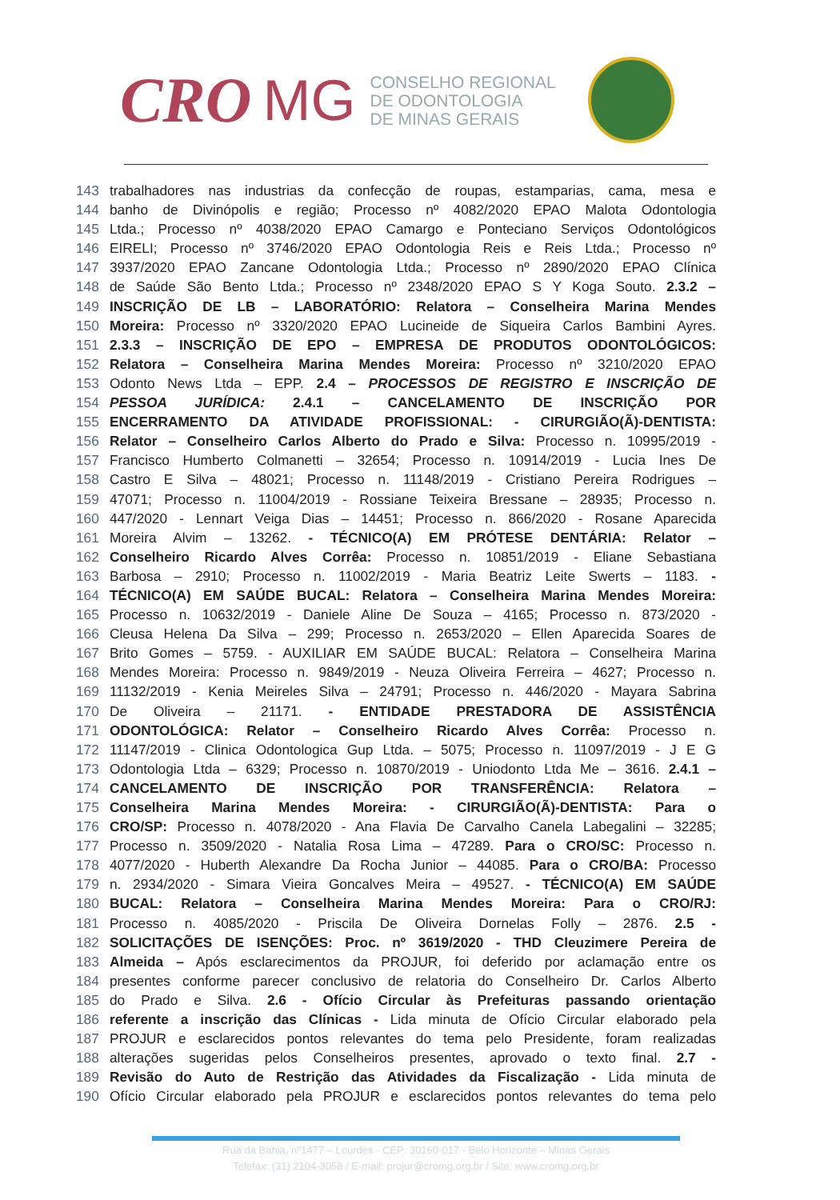CRO MG
CONSELHO REGIONAL
DE ODONTOLOGIA
DE MINAS GERAIS
143 trabalhadores nas industrias da confecção de roupas, estamparias, cama, mesa e
144 banho de Divinópolis e região; Processo nº 4082/2020 EPAO Malota Odontologia
145 Ltda.; Processo nº 4038/2020 EPAO Camargo e Ponteciano Serviços Odontológicos
146 EIRELI; Processo nº 3746/2020 EPAO Odontologia Reis e Reis Ltda.; Processo nº
147 3937/2020 EPAO Zancane Odontologia Ltda.; Processo nº 2890/2020 EPAO Clínica
148 de Saúde São Bento Ltda.; Processo nº 2348/2020 EPAO S Y Koga Souto. 2.3.2 –
149 INSCRIÇÃO DE LB – LABORATÓRIO: Relatora – Conselheira Marina Mendes
150 Moreira: Processo nº 3320/2020 EPAO Lucineide de Siqueira Carlos Bambini Ayres.
151 2.3.3 – INSCRIÇÃO DE EPO – EMPRESA DE PRODUTOS ODONTOLÓGICOS:
152 Relatora – Conselheira Marina Mendes Moreira: Processo nº 3210/2020 EPAO
153 Odonto News Ltda – EPP. 2.4 – PROCESSOS DE REGISTRO E INSCRIÇÃO DE
154 PESSOA JURÍDICA: 2.4.1 – CANCELAMENTO DE INSCRIÇÃO POR
155 ENCERRAMENTO DA ATIVIDADE PROFISSIONAL: - CIRURGIÃO(Ã)-DENTISTA:
156 Relator – Conselheiro Carlos Alberto do Prado e Silva: Processo n. 10995/2019 -
157 Francisco Humberto Colmanetti – 32654; Processo n. 10914/2019 - Lucia Ines De
158 Castro E Silva – 48021; Processo n. 11148/2019 - Cristiano Pereira Rodrigues –
159 47071; Processo n. 11004/2019 - Rossiane Teixeira Bressane – 28935; Processo n.
160 447/2020 - Lennart Veiga Dias – 14451; Processo n. 866/2020 - Rosane Aparecida
161 Moreira Alvim – 13262. - TÉCNICO(A) EM PRÓTESE DENTÁRIA: Relator –
162 Conselheiro Ricardo Alves Corrêa: Processo n. 10851/2019 - Eliane Sebastiana
163 Barbosa – 2910; Processo n. 11002/2019 - Maria Beatriz Leite Swerts – 1183. -
164 TÉCNICO(A) EM SAÚDE BUCAL: Relatora – Conselheira Marina Mendes Moreira:
165 Processo n. 10632/2019 - Daniele Aline De Souza – 4165; Processo n. 873/2020 -
166 Cleusa Helena Da Silva – 299; Processo n. 2653/2020 – Ellen Aparecida Soares de
167 Brito Gomes – 5759. - AUXILIAR EM SAÚDE BUCAL: Relatora – Conselheira Marina
168 Mendes Moreira: Processo n. 9849/2019 - Neuza Oliveira Ferreira – 4627; Processo n.
169 11132/2019 - Kenia Meireles Silva – 24791; Processo n. 446/2020 - Mayara Sabrina
170 De Oliveira – 21171. - ENTIDADE PRESTADORA DE ASSISTÊNCIA
171 ODONTOLÓGICA: Relator – Conselheiro Ricardo Alves Corrêa: Processo n.
172 11147/2019 - Clinica Odontologica Gup Ltda. – 5075; Processo n. 11097/2019 - J E G
173 Odontologia Ltda – 6329; Processo n. 10870/2019 - Uniodonto Ltda Me – 3616. 2.4.1 –
174 CANCELAMENTO DE INSCRIÇÃO POR TRANSFERÊNCIA: Relatora –
175 Conselheira Marina Mendes Moreira: - CIRURGIÃO(Ã)-DENTISTA: Para o
176 CRO/SP: Processo n. 4078/2020 - Ana Flavia De Carvalho Canela Labegalini – 32285;
177 Processo n. 3509/2020 - Natalia Rosa Lima – 47289. Para o CRO/SC: Processo n.
178 4077/2020 - Huberth Alexandre Da Rocha Junior – 44085. Para o CRO/BA: Processo
179 n. 2934/2020 - Simara Vieira Goncalves Meira – 49527. - TÉCNICO(A) EM SAÚDE
180 BUCAL: Relatora – Conselheira Marina Mendes Moreira: Para o CRO/RJ:
181 Processo n. 4085/2020 - Priscila De Oliveira Dornelas Folly – 2876. 2.5 -
182 SOLICITAÇÕES DE ISENÇÕES: Proc. nº 3619/2020 - THD Cleuzimere Pereira de
183 Almeida – Após esclarecimentos da PROJUR, foi deferido por aclamação entre os
184 presentes conforme parecer conclusivo de relatoria do Conselheiro Dr. Carlos Alberto
185 do Prado e Silva. 2.6 - Ofício Circular às Prefeituras passando orientação
186 referente a inscrição das Clínicas - Lida minuta de Ofício Circular elaborado pela
187 PROJUR e esclarecidos pontos relevantes do tema pelo Presidente, foram realizadas
188 alterações sugeridas pelos Conselheiros presentes, aprovado o texto final. 2.7 -
189 Revisão do Auto de Restrição das Atividades da Fiscalização - Lida minuta de
190 Ofício Circular elaborado pela PROJUR e esclarecidos pontos relevantes do tema pelo
Rua da Bahia, nº1477 – Lourdes - CEP: 30160-017 - Belo Horizonte – Minas Gerais
Telefax: (31) 2104-3058 / E-mail: projur@cromg.org.br / Site: www.cromg.org.br